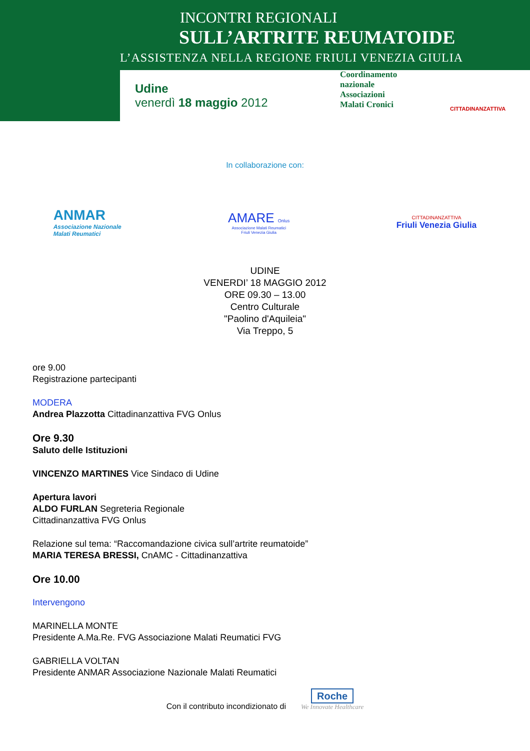INCONTRI REGIONALI
SULL’ARTRITE REUMATOIDE
L’ASSISTENZA NELLA REGIONE FRIULI VENEZIA GIULIA
Udine
venerdì 18 maggio 2012
Coordinamento
nazionale
Associazioni
Malati Cronici
CITTADINANZATTIVA
In collaborazione con:
ANMAR
Associazione Nazionale
Malati Reumatici
AMARE Onlus
Associazione Malati Reumatici
Friuli Venezia Giulia
CITTADINANZATTIVA
Friuli Venezia Giulia
UDINE
VENERDI’ 18 MAGGIO 2012
ORE 09.30 – 13.00
Centro Culturale
"Paolino d'Aquileia"
Via Treppo, 5
ore 9.00
Registrazione partecipanti
MODERA
Andrea Plazzotta Cittadinanzattiva FVG Onlus
Ore 9.30
Saluto delle Istituzioni
VINCENZO MARTINES Vice Sindaco di Udine
Apertura lavori
ALDO FURLAN Segreteria Regionale
Cittadinanzattiva FVG Onlus
Relazione sul tema: “Raccomandazione civica sull’artrite reumatoide”
MARIA TERESA BRESSI, CnAMC - Cittadinanzattiva
Ore 10.00
Intervengono
MARINELLA MONTE
Presidente A.Ma.Re. FVG Associazione Malati Reumatici FVG
GABRIELLA VOLTAN
Presidente ANMAR Associazione Nazionale Malati Reumatici
Con il contributo incondizionato di Roche
We Innovate Healthcare